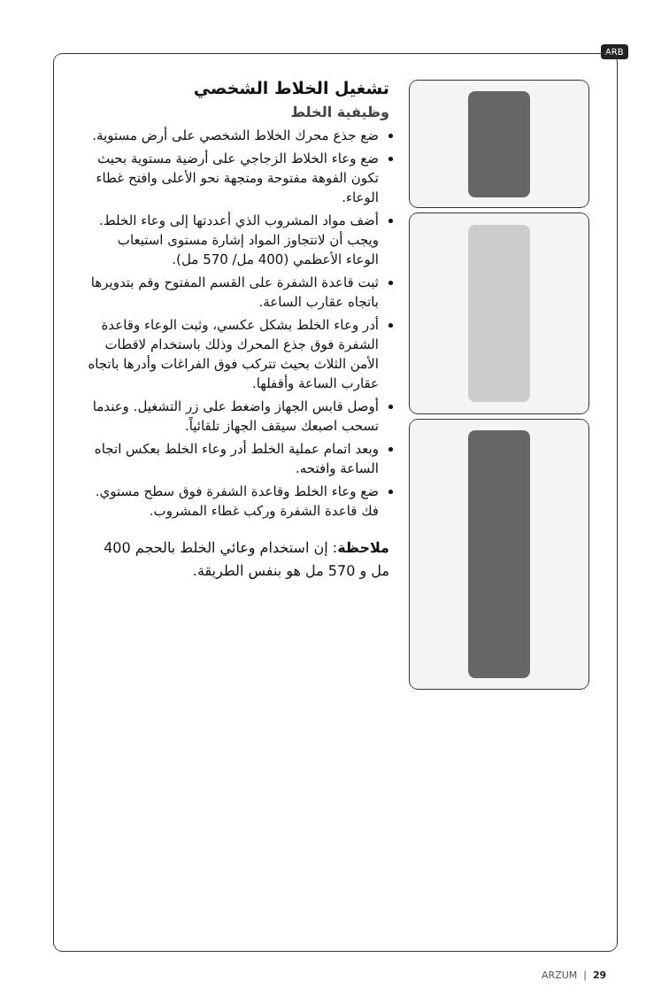ARB
تشغيل الخلاط الشخصي
وظيفية الخلط
ضع جذع محرك الخلاط الشخصي على أرض مستوية.
ضع وعاء الخلاط الزجاجي على أرضية مستوية بحيث تكون الفوهة مفتوحة ومتجهة نحو الأعلى وافتح غطاء الوعاء.
أضف مواد المشروب الذي أعددتها إلى وعاء الخلط. ويجب أن لاتتجاوز المواد إشارة مستوى استيعاب الوعاء الأعظمي (400 مل/ 570 مل).
ثبت قاعدة الشفرة على القسم المفتوح وقم بتدويرها باتجاه عقارب الساعة.
أدر وعاء الخلط بشكل عكسي، وثبت الوعاء وقاعدة الشفرة فوق جذع المحرك وذلك باستخدام لاقطات الأمن الثلاث بحيث تتركب فوق الفراغات وأدرها باتجاه عقارب الساعة وأقفلها.
أوصل قابس الجهاز واضغط على زر التشغيل. وعندما تسحب اصبعك سيقف الجهاز تلقائياً.
وبعد اتمام عملية الخلط أدر وعاء الخلط بعكس اتجاه الساعة وافتحه.
ضع وعاء الخلط وقاعدة الشفرة فوق سطح مستوي. فك قاعدة الشفرة وركب غطاء المشروب.
ملاحظة: إن استخدام وعائي الخلط بالحجم 400 مل و 570 مل هو بنفس الطريقة.
ARZUM | 29